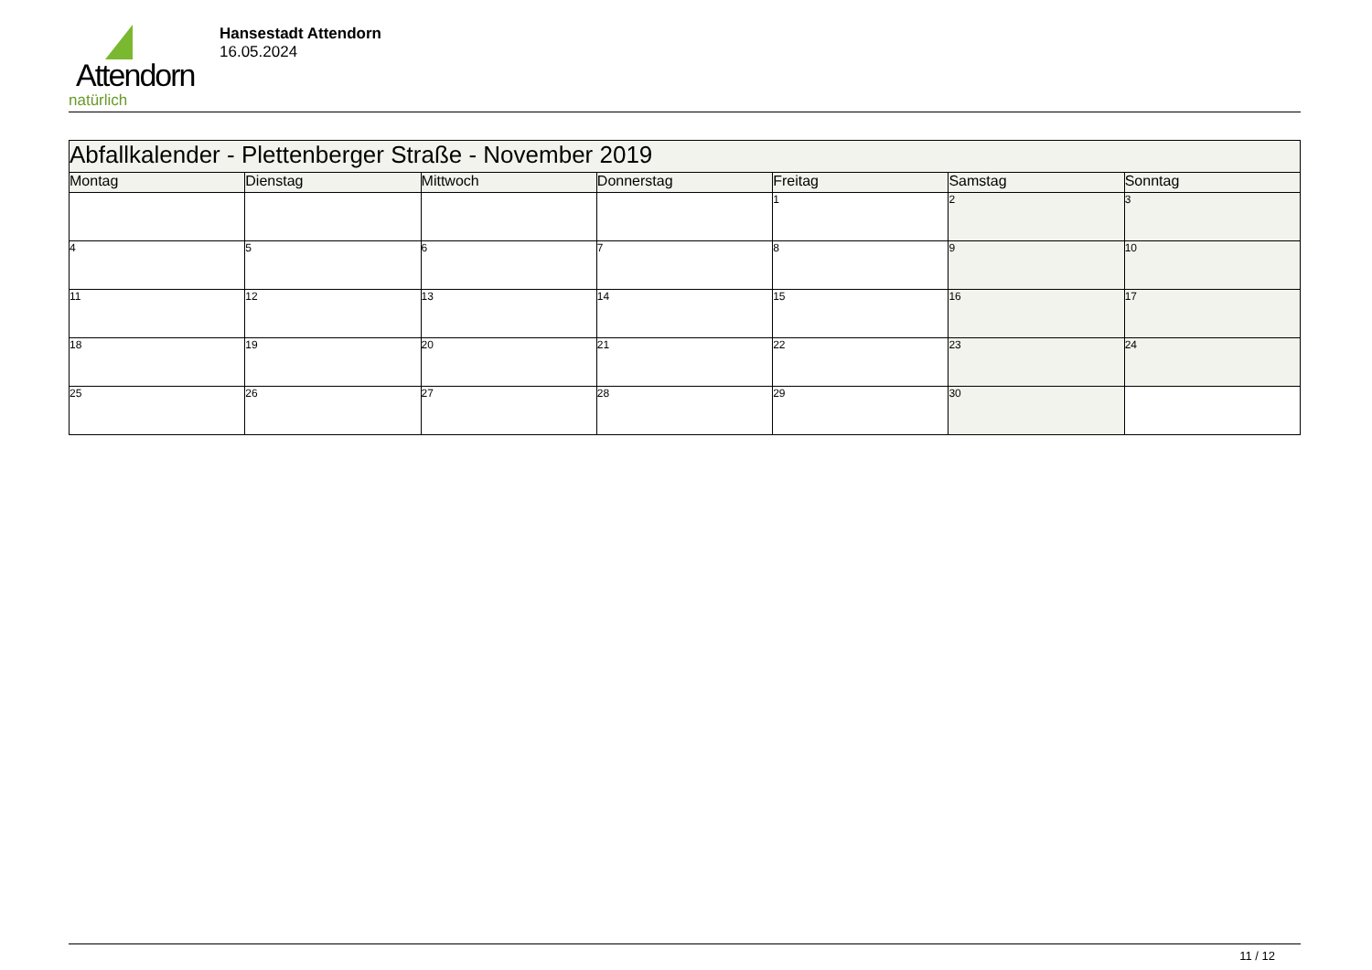Attendorn
natürlich
Hansestadt Attendorn
16.05.2024
| Abfallkalender - Plettenberger Straße - November 2019 | | | | | | |
| Montag | Dienstag | Mittwoch | Donnerstag | Freitag | Samstag | Sonntag |
| | | | | 1 | 2 | 3 |
| 4 | 5 | 6 | 7 | 8 | 9 | 10 |
| 11 | 12 | 13 | 14 | 15 | 16 | 17 |
| 18 | 19 | 20 | 21 | 22 | 23 | 24 |
| 25 | 26 | 27 | 28 | 29 | 30 | |
11 / 12